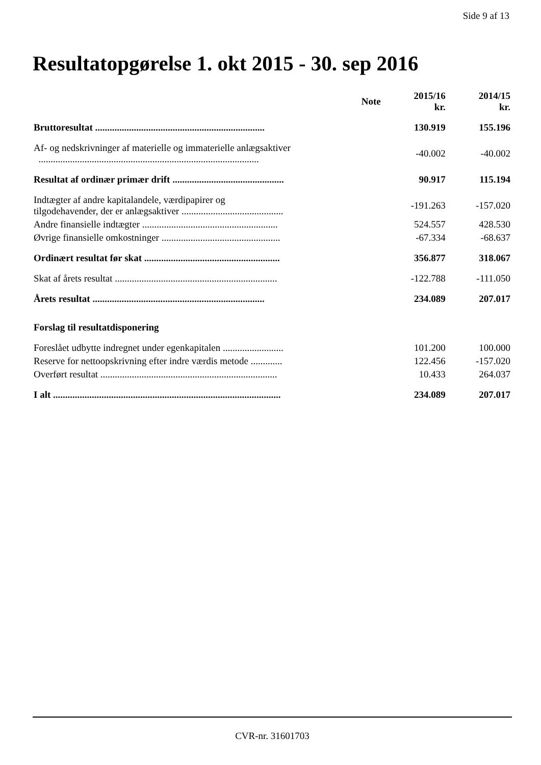Side 9 af 13
Resultatopgørelse 1. okt 2015 - 30. sep 2016
| | Note | 2015/16 kr. | 2014/15 kr. |
| --- | --- | --- | --- |
| Bruttoresultat ...................................................................... | | 130.919 | 155.196 |
| Af- og nedskrivninger af materielle og immaterielle anlægsaktiver ........................................................................................... | | -40.002 | -40.002 |
| Resultat af ordinær primær drift .............................................. | | 90.917 | 115.194 |
| Indtægter af andre kapitalandele, værdipapirer og tilgodehavender, der er anlægsaktiver .......................................... | | -191.263 | -157.020 |
| Andre finansielle indtægter ........................................................ | | 524.557 | 428.530 |
| Øvrige finansielle omkostninger ................................................. | | -67.334 | -68.637 |
| Ordinært resultat før skat ........................................................ | | 356.877 | 318.067 |
| Skat af årets resultat ................................................................... | | -122.788 | -111.050 |
| Årets resultat ....................................................................... | | 234.089 | 207.017 |
| Forslag til resultatdisponering | | | |
| Foreslået udbytte indregnet under egenkapitalen ......................... | | 101.200 | 100.000 |
| Reserve for nettoopskrivning efter indre værdis metode ............. | | 122.456 | -157.020 |
| Overført resultat ......................................................................... | | 10.433 | 264.037 |
| I alt .............................................................................................. | | 234.089 | 207.017 |
CVR-nr. 31601703